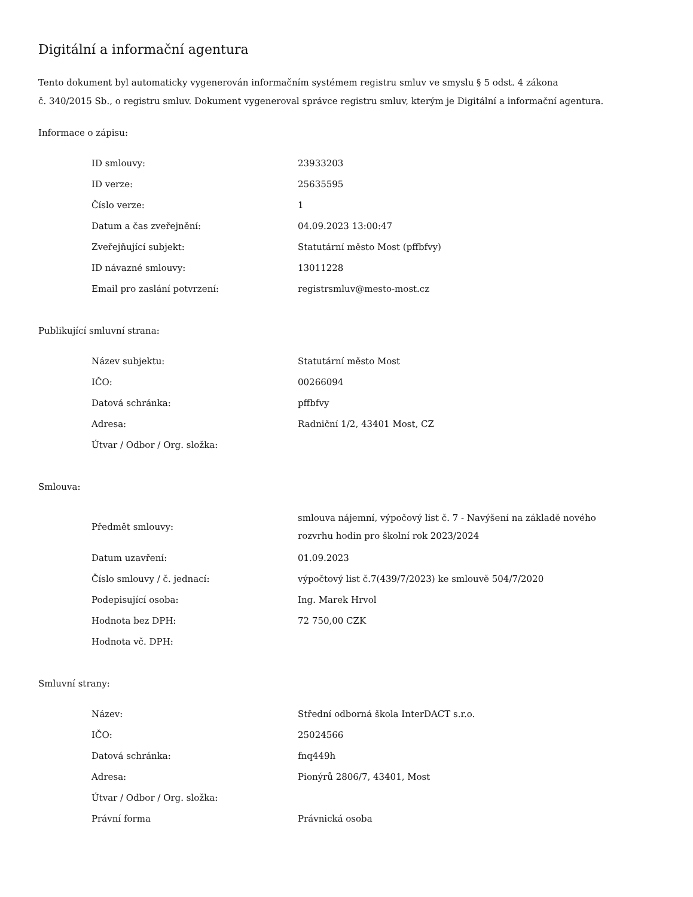Digitální a informační agentura
Tento dokument byl automaticky vygenerován informačním systémem registru smluv ve smyslu § 5 odst. 4 zákona
č. 340/2015 Sb., o registru smluv. Dokument vygeneroval správce registru smluv, kterým je Digitální a informační agentura.
Informace o zápisu:
| ID smlouvy: | 23933203 |
| ID verze: | 25635595 |
| Číslo verze: | 1 |
| Datum a čas zveřejnění: | 04.09.2023 13:00:47 |
| Zveřejňující subjekt: | Statutární město Most (pffbfvy) |
| ID návazné smlouvy: | 13011228 |
| Email pro zaslání potvrzení: | registrsmluv@mesto-most.cz |
Publikující smluvní strana:
| Název subjektu: | Statutární město Most |
| IČO: | 00266094 |
| Datová schránka: | pffbfvy |
| Adresa: | Radniční 1/2, 43401 Most, CZ |
| Útvar / Odbor / Org. složka: | |
Smlouva:
| Předmět smlouvy: | smlouva nájemní, výpočový list č. 7 - Navýšení na základě nového rozvrhu hodin pro školní rok 2023/2024 |
| Datum uzavření: | 01.09.2023 |
| Číslo smlouvy / č. jednací: | výpočtový list č.7(439/7/2023) ke smlouvě 504/7/2020 |
| Podepisující osoba: | Ing. Marek Hrvol |
| Hodnota bez DPH: | 72 750,00 CZK |
| Hodnota vč. DPH: | |
Smluvní strany:
| Název: | Střední odborná škola InterDACT s.r.o. |
| IČO: | 25024566 |
| Datová schránka: | fnq449h |
| Adresa: | Pionýrů 2806/7, 43401, Most |
| Útvar / Odbor / Org. složka: | |
| Právní forma | Právnická osoba |